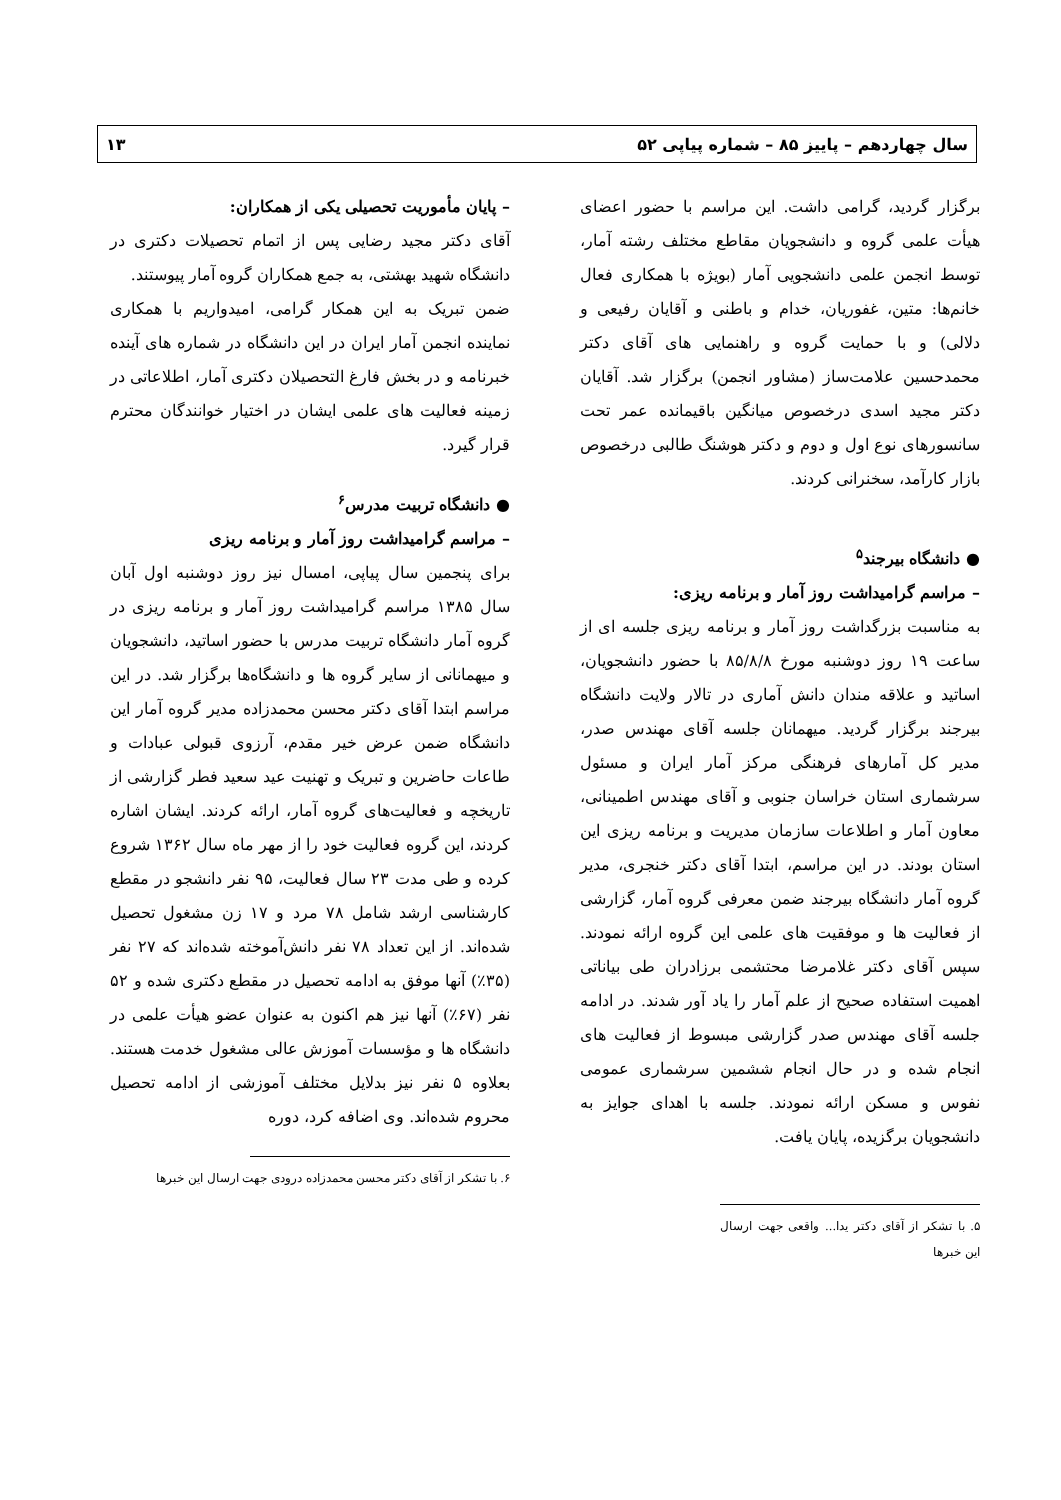سال چهاردهم – پاییز ۸۵ – شماره پیاپی ۵۲ ۱۳
برگزار گردید، گرامی داشت. این مراسم با حضور اعضای هیأت علمی گروه و دانشجویان مقاطع مختلف رشته آمار، توسط انجمن علمی دانشجویی آمار (بویژه با همکاری فعال خانم‌ها: متین، غفوریان، خدام و باطنی و آقایان رفیعی و دلالی) و با حمایت گروه و راهنمایی های آقای دکتر محمدحسین علامت‌ساز (مشاور انجمن) برگزار شد. آقایان دکتر مجید اسدی درخصوص میانگین باقیمانده عمر تحت سانسورهای نوع اول و دوم و دکتر هوشنگ طالبی درخصوص بازار کارآمد، سخنرانی کردند.
● دانشگاه بیرجند<sup>۵</sup>
– مراسم گرامیداشت روز آمار و برنامه ریزی:
به مناسبت بزرگداشت روز آمار و برنامه ریزی جلسه ای از ساعت ۱۹ روز دوشنبه مورخ ۸۵/۸/۸ با حضور دانشجویان، اساتید و علاقه مندان دانش آماری در تالار ولایت دانشگاه بیرجند برگزار گردید. میهمانان جلسه آقای مهندس صدر، مدیر کل آمارهای فرهنگی مرکز آمار ایران و مسئول سرشماری استان خراسان جنوبی و آقای مهندس اطمینانی، معاون آمار و اطلاعات سازمان مدیریت و برنامه ریزی این استان بودند. در این مراسم، ابتدا آقای دکتر خنجری، مدیر گروه آمار دانشگاه بیرجند ضمن معرفی گروه آمار، گزارشی از فعالیت ها و موفقیت های علمی این گروه ارائه نمودند. سپس آقای دکتر غلامرضا محتشمی برزادران طی بیاناتی اهمیت استفاده صحیح از علم آمار را یاد آور شدند. در ادامه جلسه آقای مهندس صدر گزارشی مبسوط از فعالیت های انجام شده و در حال انجام ششمین سرشماری عمومی نفوس و مسکن ارائه نمودند. جلسه با اهدای جوایز به دانشجویان برگزیده، پایان یافت.
۵. با تشکر از آقای دکتر یدا... واقعی جهت ارسال این خبرها
– پایان مأموریت تحصیلی یکی از همکاران:
آقای دکتر مجید رضایی پس از اتمام تحصیلات دکتری در دانشگاه شهید بهشتی، به جمع همکاران گروه آمار پیوستند.
ضمن تبریک به این همکار گرامی، امیدواریم با همکاری نماینده انجمن آمار ایران در این دانشگاه در شماره های آینده خبرنامه و در بخش فارغ التحصیلان دکتری آمار، اطلاعاتی در زمینه فعالیت های علمی ایشان در اختیار خوانندگان محترم قرار گیرد.
● دانشگاه تربیت مدرس<sup>۶</sup>
– مراسم گرامیداشت روز آمار و برنامه ریزی
برای پنجمین سال پیاپی، امسال نیز روز دوشنبه اول آبان سال ۱۳۸۵ مراسم گرامیداشت روز آمار و برنامه ریزی در گروه آمار دانشگاه تربیت مدرس با حضور اساتید، دانشجویان و میهمانانی از سایر گروه ها و دانشگاه‌ها برگزار شد. در این مراسم ابتدا آقای دکتر محسن محمدزاده مدیر گروه آمار این دانشگاه ضمن عرض خیر مقدم، آرزوی قبولی عبادات و طاعات حاضرین و تبریک و تهنیت عید سعید فطر گزارشی از تاریخچه و فعالیت‌های گروه آمار، ارائه کردند. ایشان اشاره کردند، این گروه فعالیت خود را از مهر ماه سال ۱۳۶۲ شروع کرده و طی مدت ۲۳ سال فعالیت، ۹۵ نفر دانشجو در مقطع کارشناسی ارشد شامل ۷۸ مرد و ۱۷ زن مشغول تحصیل شده‌اند. از این تعداد ۷۸ نفر دانش‌آموخته شده‌اند که ۲۷ نفر (۳۵٪) آنها موفق به ادامه تحصیل در مقطع دکتری شده و ۵۲ نفر (۶۷٪) آنها نیز هم اکنون به عنوان عضو هیأت علمی در دانشگاه ها و مؤسسات آموزش عالی مشغول خدمت هستند. بعلاوه ۵ نفر نیز بدلایل مختلف آموزشی از ادامه تحصیل محروم شده‌اند. وی اضافه کرد، دوره
۶. با تشکر از آقای دکتر محسن محمدزاده درودی جهت ارسال این خبرها